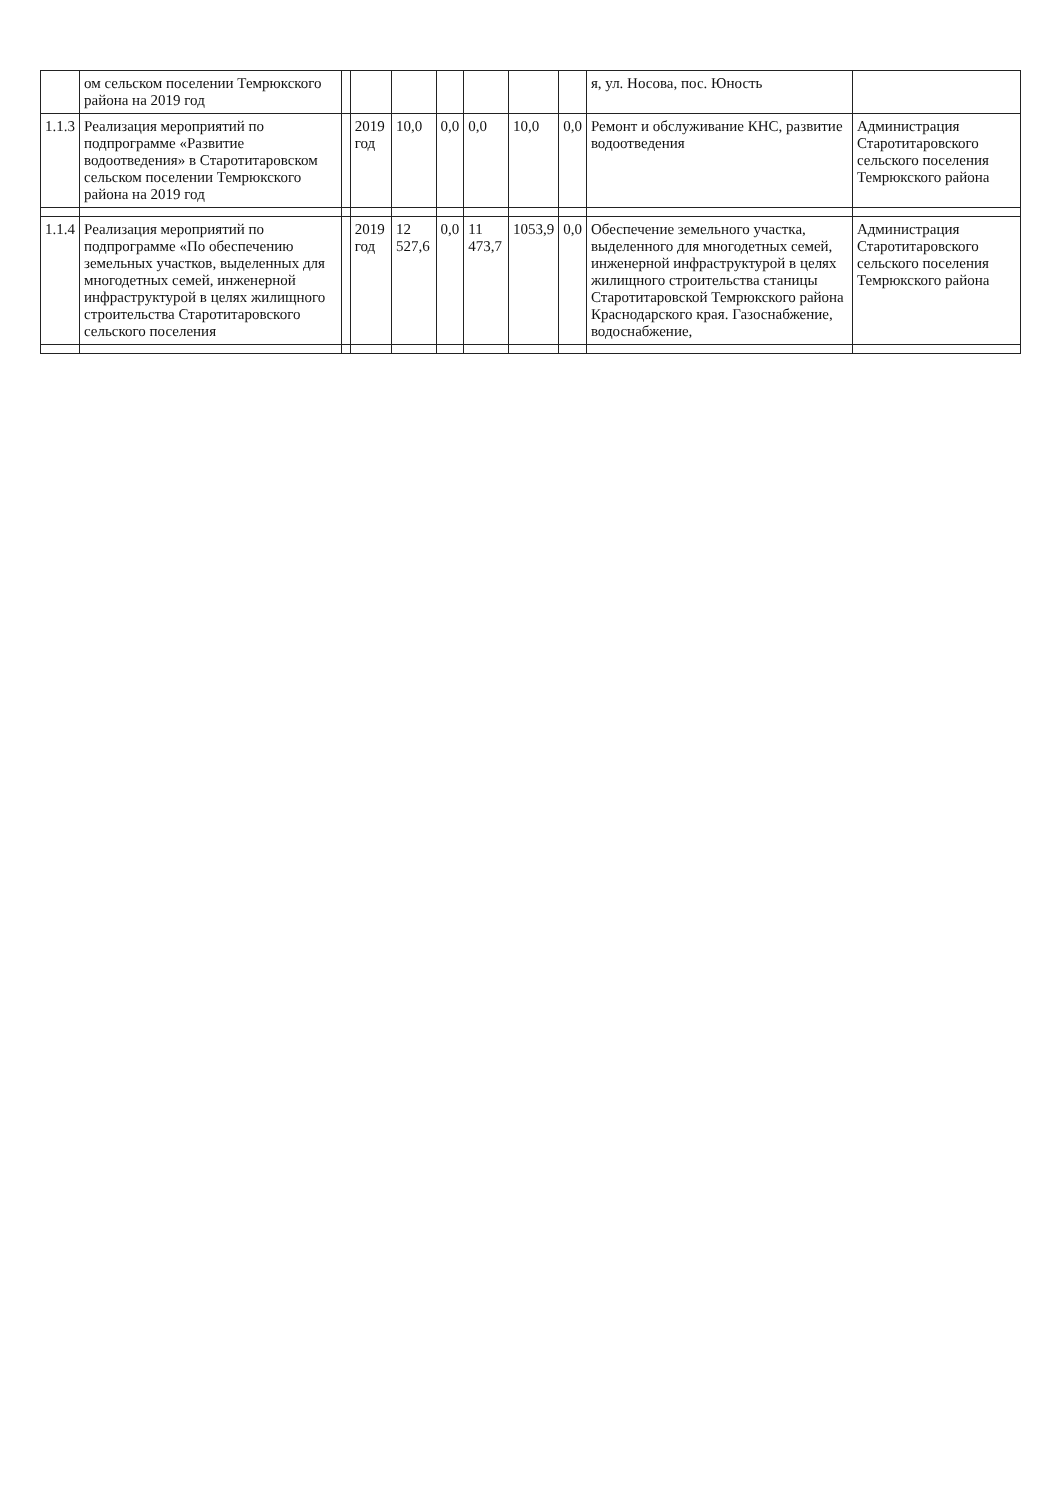| | ом сельском поселении Темрюкского района на 2019 год | | | | | | | | я, ул. Носова, пос. Юность | |
| 1.1.3 | Реализация мероприятий по подпрограмме «Развитие водоотведения» в Старотитаровском сельском поселении Темрюкского района на 2019 год | | 2019 год | 10,0 | 0,0 | 0,0 | 10,0 | 0,0 | Ремонт и обслуживание КНС, развитие водоотведения | Администрация Старотитаровского сельского поселения Темрюкского района |
| 1.1.4 | Реализация мероприятий по подпрограмме «По обеспечению земельных участков, выделенных для многодетных семей, инженерной инфраструктурой в целях жилищного строительства Старотитаровского сельского поселения | | 2019 год | 12 527,6 | 0,0 | 11 473,7 | 1053,9 | 0,0 | Обеспечение земельного участка, выделенного для многодетных семей, инженерной инфраструктурой в целях жилищного строительства станицы Старотитаровской Темрюкского района Краснодарского края. Газоснабжение, водоснабжение, | Администрация Старотитаровского сельского поселения Темрюкского района |